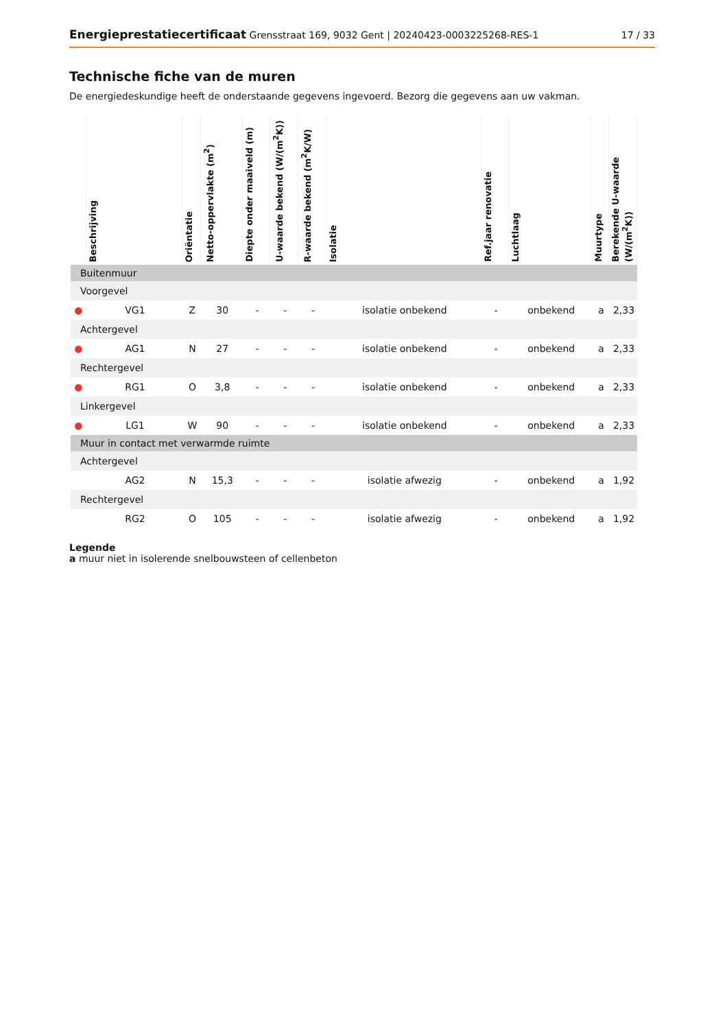Energieprestatiecertificaat Grensstraat 169, 9032 Gent | 20240423-0003225268-RES-1 17 / 33
Technische fiche van de muren
De energiedeskundige heeft de onderstaande gegevens ingevoerd. Bezorg die gegevens aan uw vakman.
| | Beschrijving | Oriëntatie | Netto-oppervlakte (m<sup>2</sup>) | Diepte onder maaiveld (m) | U-waarde bekend (W/(m<sup>2</sup>K)) | R-waarde bekend (m<sup>2</sup>K/W) | Isolatie | Ref.jaar renovatie | Luchtlaag | Muurtype | Berekende U-waarde (W/(m<sup>2</sup>K)) |
| --- | --- | --- | --- | --- | --- | --- | --- | --- | --- | --- | --- |
| Buitenmuur | | | | | | | | | | | |
| Voorgevel | | | | | | | | | | | |
| ● | VG1 | Z | 30 | - | - | - | isolatie onbekend | - | onbekend | a | 2,33 |
| Achtergevel | | | | | | | | | | | |
| ● | AG1 | N | 27 | - | - | - | isolatie onbekend | - | onbekend | a | 2,33 |
| Rechtergevel | | | | | | | | | | | |
| ● | RG1 | O | 3,8 | - | - | - | isolatie onbekend | - | onbekend | a | 2,33 |
| Linkergevel | | | | | | | | | | | |
| ● | LG1 | W | 90 | - | - | - | isolatie onbekend | - | onbekend | a | 2,33 |
| Muur in contact met verwarmde ruimte | | | | | | | | | | | |
| Achtergevel | | | | | | | | | | | |
| | AG2 | N | 15,3 | - | - | - | isolatie afwezig | - | onbekend | a | 1,92 |
| Rechtergevel | | | | | | | | | | | |
| | RG2 | O | 105 | - | - | - | isolatie afwezig | - | onbekend | a | 1,92 |
Legende
a muur niet in isolerende snelbouwsteen of cellenbeton